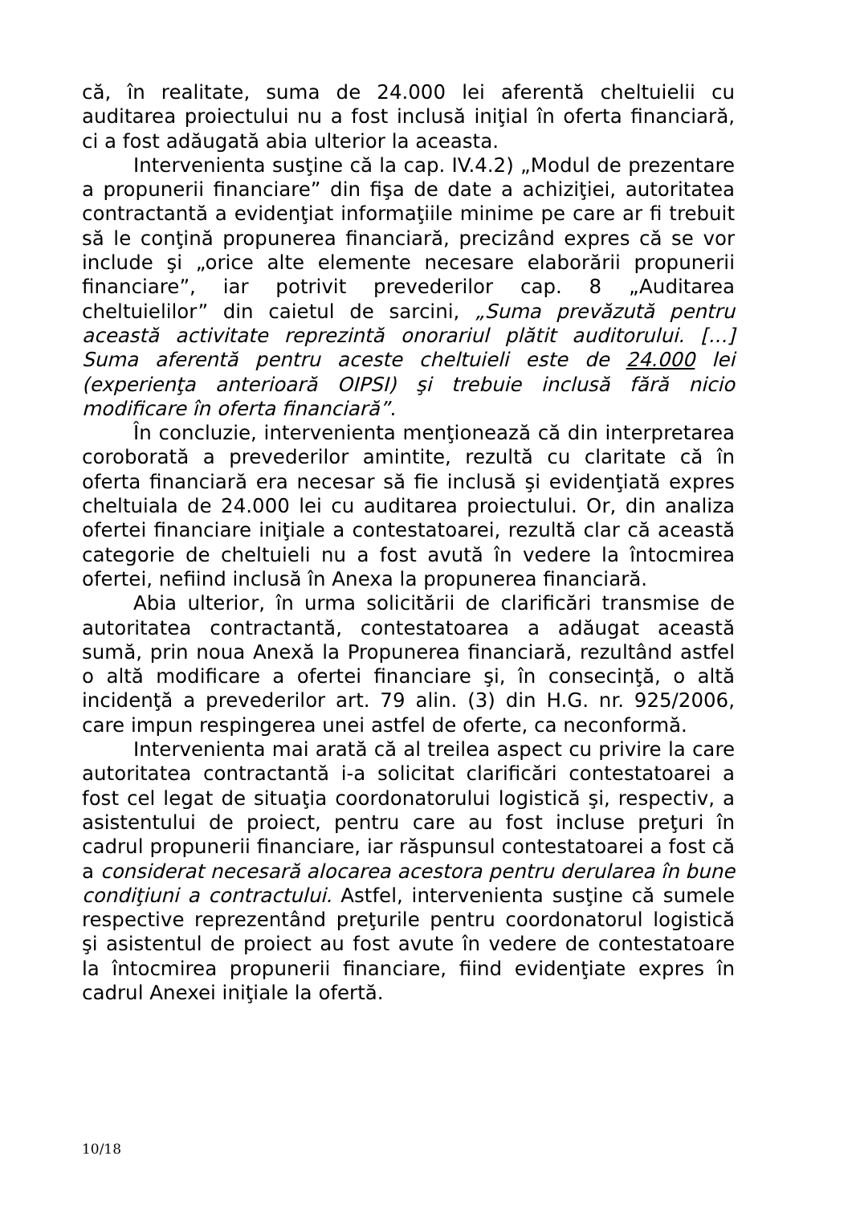că, în realitate, suma de 24.000 lei aferentă cheltuielii cu auditarea proiectului nu a fost inclusă iniţial în oferta financiară, ci a fost adăugată abia ulterior la aceasta.
Intervenienta susţine că la cap. IV.4.2) „Modul de prezentare a propunerii financiare” din fişa de date a achiziţiei, autoritatea contractantă a evidenţiat informaţiile minime pe care ar fi trebuit să le conţină propunerea financiară, precizând expres că se vor include şi „orice alte elemente necesare elaborării propunerii financiare”, iar potrivit prevederilor cap. 8 „Auditarea cheltuielilor” din caietul de sarcini, „Suma prevăzută pentru această activitate reprezintă onorariul plătit auditorului. [...] Suma aferentă pentru aceste cheltuieli este de 24.000 lei (experienţa anterioară OIPSI) şi trebuie inclusă fără nicio modificare în oferta financiară”.
În concluzie, intervenienta menţionează că din interpretarea coroborată a prevederilor amintite, rezultă cu claritate că în oferta financiară era necesar să fie inclusă şi evidenţiată expres cheltuiala de 24.000 lei cu auditarea proiectului. Or, din analiza ofertei financiare iniţiale a contestatoarei, rezultă clar că această categorie de cheltuieli nu a fost avută în vedere la întocmirea ofertei, nefiind inclusă în Anexa la propunerea financiară.
Abia ulterior, în urma solicitării de clarificări transmise de autoritatea contractantă, contestatoarea a adăugat această sumă, prin noua Anexă la Propunerea financiară, rezultând astfel o altă modificare a ofertei financiare şi, în consecinţă, o altă incidenţă a prevederilor art. 79 alin. (3) din H.G. nr. 925/2006, care impun respingerea unei astfel de oferte, ca neconformă.
Intervenienta mai arată că al treilea aspect cu privire la care autoritatea contractantă i-a solicitat clarificări contestatoarei a fost cel legat de situaţia coordonatorului logistică şi, respectiv, a asistentului de proiect, pentru care au fost incluse preţuri în cadrul propunerii financiare, iar răspunsul contestatoarei a fost că a considerat necesară alocarea acestora pentru derularea în bune condiţiuni a contractului. Astfel, intervenienta susţine că sumele respective reprezentând preţurile pentru coordonatorul logistică şi asistentul de proiect au fost avute în vedere de contestatoare la întocmirea propunerii financiare, fiind evidenţiate expres în cadrul Anexei iniţiale la ofertă.
10/18